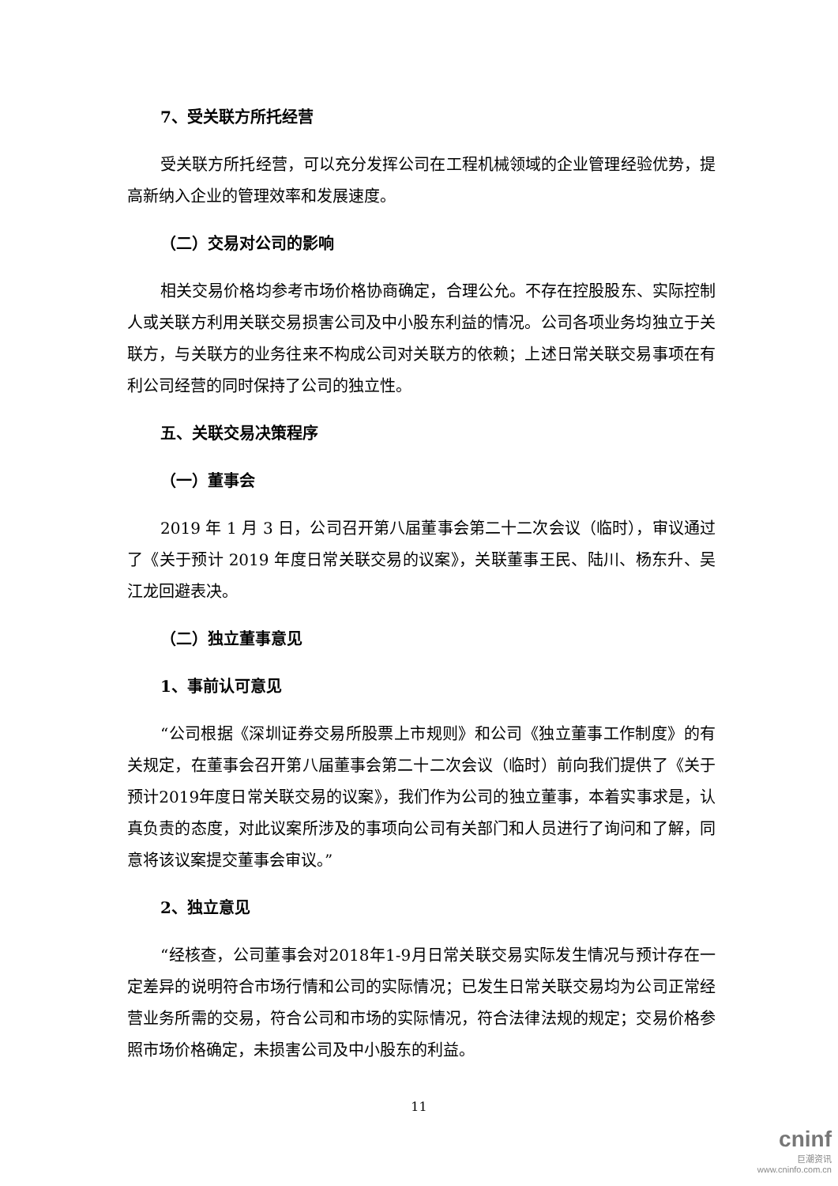7、受关联方所托经营
受关联方所托经营，可以充分发挥公司在工程机械领域的企业管理经验优势，提高新纳入企业的管理效率和发展速度。
（二）交易对公司的影响
相关交易价格均参考市场价格协商确定，合理公允。不存在控股股东、实际控制人或关联方利用关联交易损害公司及中小股东利益的情况。公司各项业务均独立于关联方，与关联方的业务往来不构成公司对关联方的依赖；上述日常关联交易事项在有利公司经营的同时保持了公司的独立性。
五、关联交易决策程序
（一）董事会
2019 年 1 月 3 日，公司召开第八届董事会第二十二次会议（临时），审议通过了《关于预计 2019 年度日常关联交易的议案》，关联董事王民、陆川、杨东升、吴江龙回避表决。
（二）独立董事意见
1、事前认可意见
“公司根据《深圳证券交易所股票上市规则》和公司《独立董事工作制度》的有关规定，在董事会召开第八届董事会第二十二次会议（临时）前向我们提供了《关于预计2019年度日常关联交易的议案》，我们作为公司的独立董事，本着实事求是，认真负责的态度，对此议案所涉及的事项向公司有关部门和人员进行了询问和了解，同意将该议案提交董事会审议。”
2、独立意见
“经核查，公司董事会对2018年1-9月日常关联交易实际发生情况与预计存在一定差异的说明符合市场行情和公司的实际情况；已发生日常关联交易均为公司正常经营业务所需的交易，符合公司和市场的实际情况，符合法律法规的规定；交易价格参照市场价格确定，未损害公司及中小股东的利益。
11
cninf
巨潮资讯
www.cninfo.com.cn